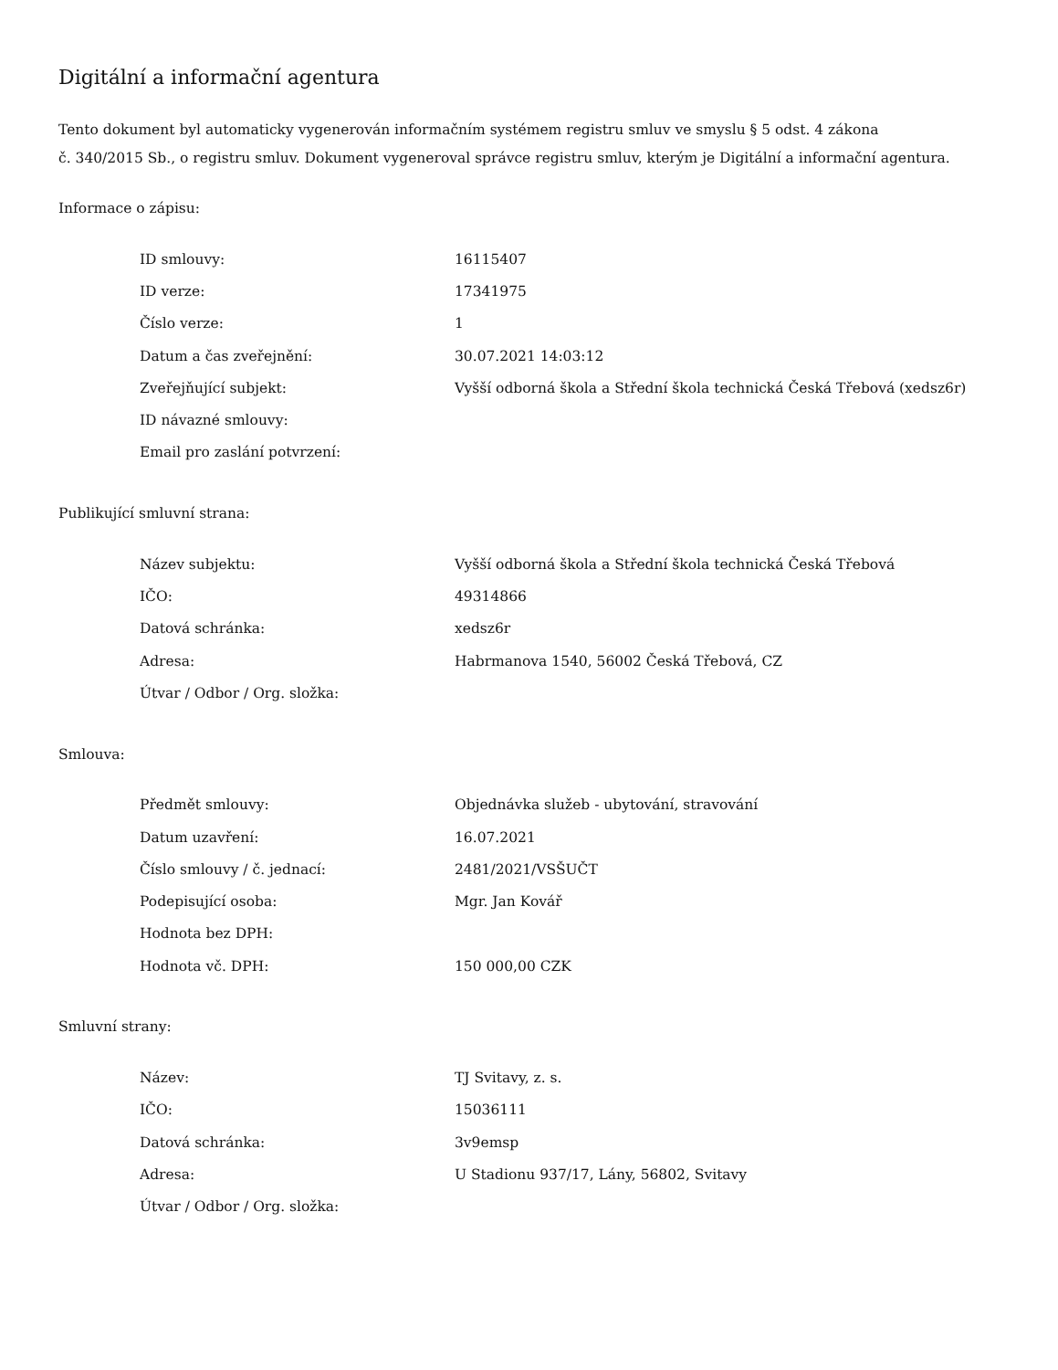Digitální a informační agentura
Tento dokument byl automaticky vygenerován informačním systémem registru smluv ve smyslu § 5 odst. 4 zákona
č. 340/2015 Sb., o registru smluv. Dokument vygeneroval správce registru smluv, kterým je Digitální a informační agentura.
Informace o zápisu:
| ID smlouvy: | 16115407 |
| ID verze: | 17341975 |
| Číslo verze: | 1 |
| Datum a čas zveřejnění: | 30.07.2021 14:03:12 |
| Zveřejňující subjekt: | Vyšší odborná škola a Střední škola technická Česká Třebová (xedsz6r) |
| ID návazné smlouvy: | |
| Email pro zaslání potvrzení: | |
Publikující smluvní strana:
| Název subjektu: | Vyšší odborná škola a Střední škola technická Česká Třebová |
| IČO: | 49314866 |
| Datová schránka: | xedsz6r |
| Adresa: | Habrmanova 1540, 56002 Česká Třebová, CZ |
| Útvar / Odbor / Org. složka: | |
Smlouva:
| Předmět smlouvy: | Objednávka služeb - ubytování, stravování |
| Datum uzavření: | 16.07.2021 |
| Číslo smlouvy / č. jednací: | 2481/2021/VSŠUČT |
| Podepisující osoba: | Mgr. Jan Kovář |
| Hodnota bez DPH: | |
| Hodnota vč. DPH: | 150 000,00 CZK |
Smluvní strany:
| Název: | TJ Svitavy, z. s. |
| IČO: | 15036111 |
| Datová schránka: | 3v9emsp |
| Adresa: | U Stadionu 937/17, Lány, 56802, Svitavy |
| Útvar / Odbor / Org. složka: | |